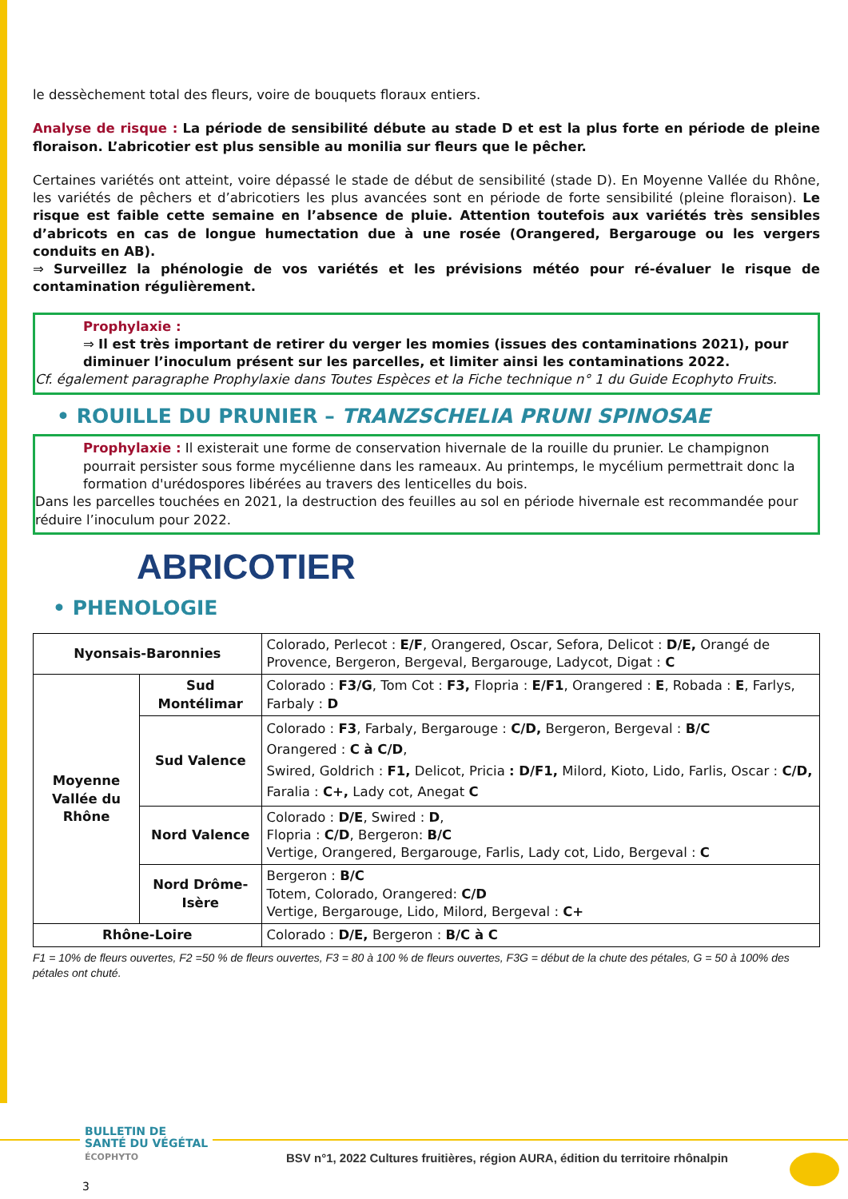le dessèchement total des fleurs, voire de bouquets floraux entiers.
Analyse de risque : La période de sensibilité débute au stade D et est la plus forte en période de pleine floraison. L’abricotier est plus sensible au monilia sur fleurs que le pêcher.
Certaines variétés ont atteint, voire dépassé le stade de début de sensibilité (stade D). En Moyenne Vallée du Rhône, les variétés de pêchers et d’abricotiers les plus avancées sont en période de forte sensibilité (pleine floraison). Le risque est faible cette semaine en l’absence de pluie. Attention toutefois aux variétés très sensibles d’abricots en cas de longue humectation due à une rosée (Orangered, Bergarouge ou les vergers conduits en AB).
⇒ Surveillez la phénologie de vos variétés et les prévisions météo pour ré-évaluer le risque de contamination régulièrement.
Prophylaxie :
⇒ Il est très important de retirer du verger les momies (issues des contaminations 2021), pour diminuer l’inoculum présent sur les parcelles, et limiter ainsi les contaminations 2022.
Cf. également paragraphe Prophylaxie dans Toutes Espèces et la Fiche technique n° 1 du Guide Ecophyto Fruits.
• ROUILLE DU PRUNIER – TRANZSCHELIA PRUNI SPINOSAE
Prophylaxie : Il existerait une forme de conservation hivernale de la rouille du prunier. Le champignon pourrait persister sous forme mycélienne dans les rameaux. Au printemps, le mycélium permettrait donc la formation d'urédospores libérées au travers des lenticelles du bois.
Dans les parcelles touchées en 2021, la destruction des feuilles au sol en période hivernale est recommandée pour réduire l’inoculum pour 2022.
ABRICOTIER
• PHENOLOGIE
| Nyonsais-Baronnies | | Colorado, Perlecot : E/F , Orangered, Oscar, Sefora, Delicot : D/E, Orangé de Provence, Bergeron, Bergeval, Bergarouge, Ladycot, Digat : C |
| Moyenne Vallée du Rhône | Sud Montélimar | Colorado : F3/G , Tom Cot : F3, Flopria : E/F1 , Orangered : E , Robada : E , Farlys, Farbaly : D |
| | Sud Valence | Colorado : F3 , Farbaly, Bergarouge : C/D, Bergeron, Bergeval : B/C Orangered : C à C/D , Swired, Goldrich : F1, Delicot, Pricia : D/F1, Milord, Kioto, Lido, Farlis, Oscar : C/D, Faralia : C+, Lady cot, Anegat C |
| | Nord Valence | Colorado : D/E , Swired : D , Flopria : C/D , Bergeron: B/C Vertige, Orangered, Bergarouge, Farlis, Lady cot, Lido, Bergeval : C |
| | Nord Drôme-Isère | Bergeron : B/C Totem, Colorado, Orangered: C/D Vertige, Bergarouge, Lido, Milord, Bergeval : C+ |
| Rhône-Loire | | Colorado : D/E, Bergeron : B/C à C |
F1 = 10% de fleurs ouvertes, F2 =50 % de fleurs ouvertes, F3 = 80 à 100 % de fleurs ouvertes, F3G = début de la chute des pétales, G = 50 à 100% des pétales ont chuté.
BULLETIN DE
SANTÉ DU VÉGÉTAL
ÉCOPHYTO
BSV n°1, 2022 Cultures fruitières, région AURA, édition du territoire rhônalpin
3